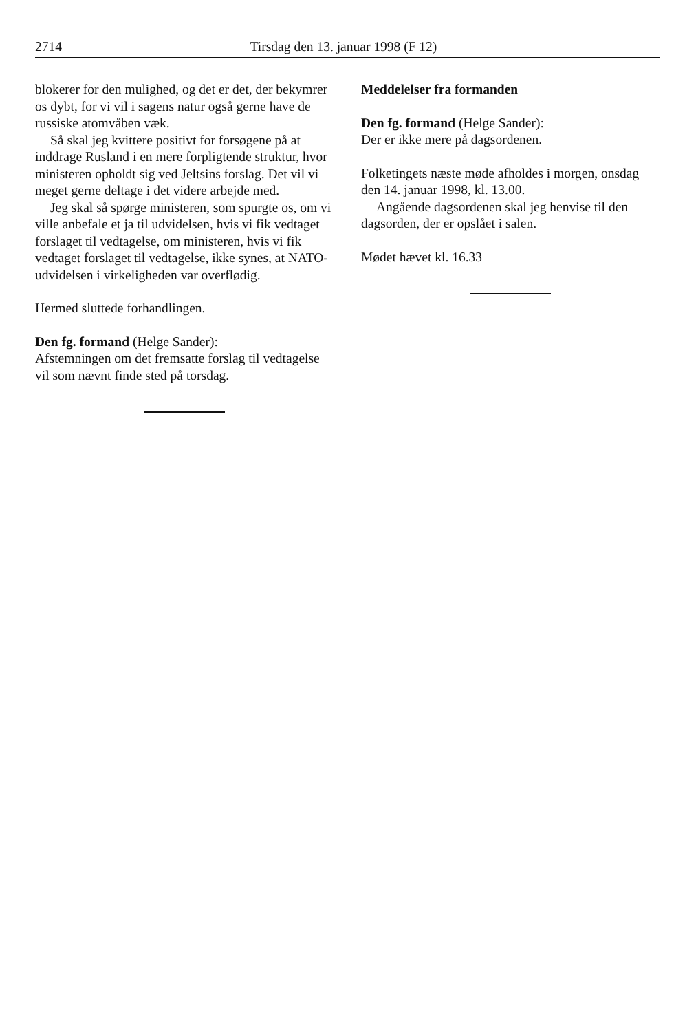2714 Tirsdag den 13. januar 1998 (F 12)
blokerer for den mulighed, og det er det, der bekymrer os dybt, for vi vil i sagens natur også gerne have de russiske atomvåben væk.
Så skal jeg kvittere positivt for forsøgene på at inddrage Rusland i en mere forpligtende struktur, hvor ministeren opholdt sig ved Jeltsins forslag. Det vil vi meget gerne deltage i det videre arbejde med.
Jeg skal så spørge ministeren, som spurgte os, om vi ville anbefale et ja til udvidelsen, hvis vi fik vedtaget forslaget til vedtagelse, om ministeren, hvis vi fik vedtaget forslaget til vedtagelse, ikke synes, at NATO-udvidelsen i virkeligheden var overflødig.
Hermed sluttede forhandlingen.
Den fg. formand (Helge Sander):
Afstemningen om det fremsatte forslag til vedtagelse vil som nævnt finde sted på torsdag.
Meddelelser fra formanden
Den fg. formand (Helge Sander):
Der er ikke mere på dagsordenen.
Folketingets næste møde afholdes i morgen, onsdag den 14. januar 1998, kl. 13.00.
Angående dagsordenen skal jeg henvise til den dagsorden, der er opslået i salen.
Mødet hævet kl. 16.33